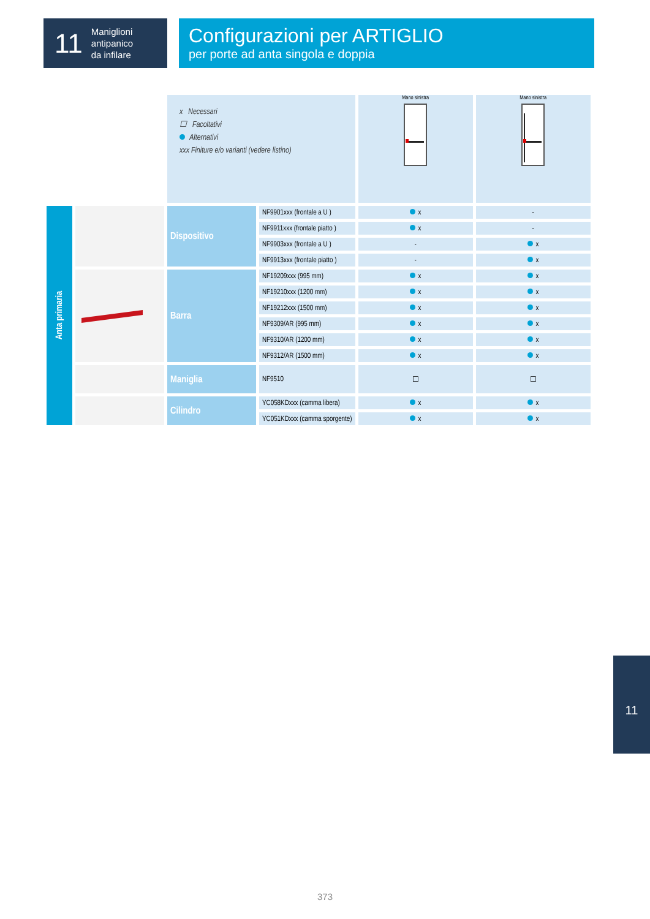11
Maniglioni
antipanico
da infilare
Configurazioni per ARTIGLIO
per porte ad anta singola e doppia
| | | x Necessari ☐ Facoltativi Alternativi xxx Finiture e/o varianti (vedere listino) | | Mano sinistra | Mano sinistra |
| Anta primaria | | Dispositivo | NF9901xxx (frontale a U ) | x | - |
| | | | NF9911xxx (frontale piatto ) | x | - |
| | | | NF9903xxx (frontale a U ) | - | x |
| | | | NF9913xxx (frontale piatto ) | - | x |
| | | Barra | NF19209xxx (995 mm) | x | x |
| | | | NF19210xxx (1200 mm) | x | x |
| | | | NF19212xxx (1500 mm) | x | x |
| | | | NF9309/AR (995 mm) | x | x |
| | | | NF9310/AR (1200 mm) | x | x |
| | | | NF9312/AR (1500 mm) | x | x |
| | | Maniglia | NF9510 | ☐ | ☐ |
| | | Cilindro | YC058KDxxx (camma libera) | x | x |
| | | | YC051KDxxx (camma sporgente) | x | x |
11
373